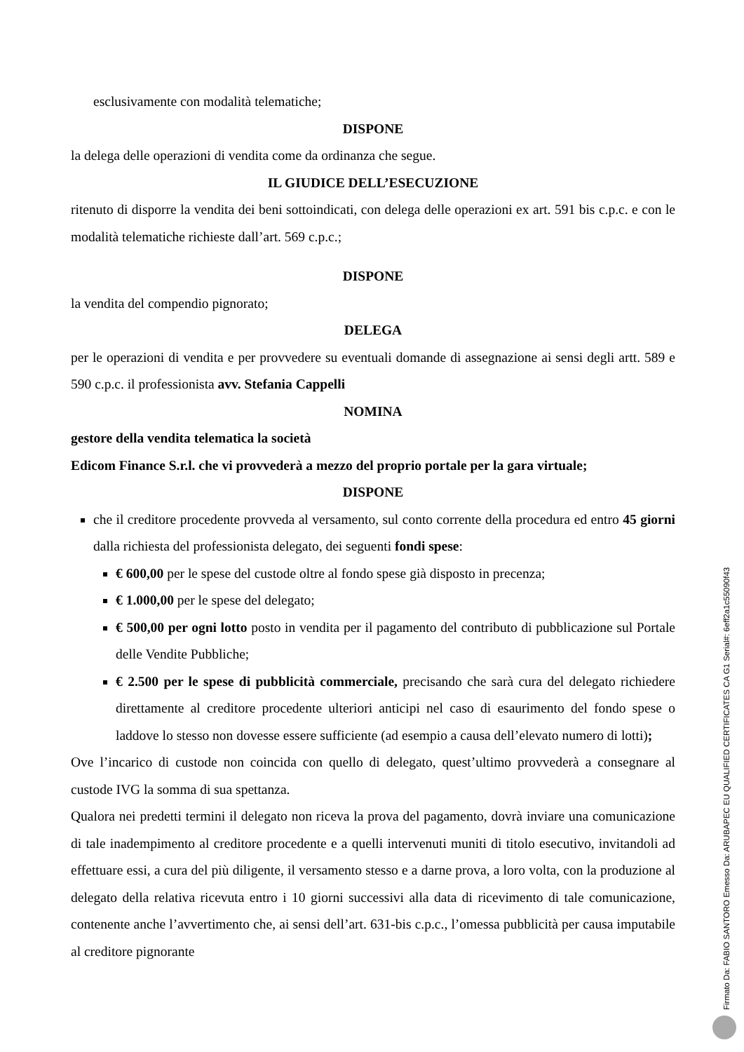esclusivamente con modalità telematiche;
DISPONE
la delega delle operazioni di vendita come da ordinanza che segue.
IL GIUDICE DELL’ESECUZIONE
ritenuto di disporre la vendita dei beni sottoindicati, con delega delle operazioni ex art. 591 bis c.p.c. e con le modalità telematiche richieste dall’art. 569 c.p.c.;
DISPONE
la vendita del compendio pignorato;
DELEGA
per le operazioni di vendita e per provvedere su eventuali domande di assegnazione ai sensi degli artt. 589 e 590 c.p.c. il professionista avv. Stefania Cappelli
NOMINA
gestore della vendita telematica la società
Edicom Finance S.r.l. che vi provvederà a mezzo del proprio portale per la gara virtuale;
DISPONE
che il creditore procedente provveda al versamento, sul conto corrente della procedura ed entro 45 giorni dalla richiesta del professionista delegato, dei seguenti fondi spese:
€ 600,00 per le spese del custode oltre al fondo spese già disposto in precenza;
€ 1.000,00 per le spese del delegato;
€ 500,00 per ogni lotto posto in vendita per il pagamento del contributo di pubblicazione sul Portale delle Vendite Pubbliche;
€ 2.500 per le spese di pubblicità commerciale, precisando che sarà cura del delegato richiedere direttamente al creditore procedente ulteriori anticipi nel caso di esaurimento del fondo spese o laddove lo stesso non dovesse essere sufficiente (ad esempio a causa dell’elevato numero di lotti);
Ove l’incarico di custode non coincida con quello di delegato, quest’ultimo provvederà a consegnare al custode IVG la somma di sua spettanza.
Qualora nei predetti termini il delegato non riceva la prova del pagamento, dovrà inviare una comunicazione di tale inadempimento al creditore procedente e a quelli intervenuti muniti di titolo esecutivo, invitandoli ad effettuare essi, a cura del più diligente, il versamento stesso e a darne prova, a loro volta, con la produzione al delegato della relativa ricevuta entro i 10 giorni successivi alla data di ricevimento di tale comunicazione, contenente anche l’avvertimento che, ai sensi dell’art. 631-bis c.p.c., l’omessa pubblicità per causa imputabile al creditore pignorante
Firmato Da: FABIO SANTORO Emesso Da: ARUBAPEC EU QUALIFIED CERTIFICATES CA G1 Serial#: 6eff2a1c55090f43